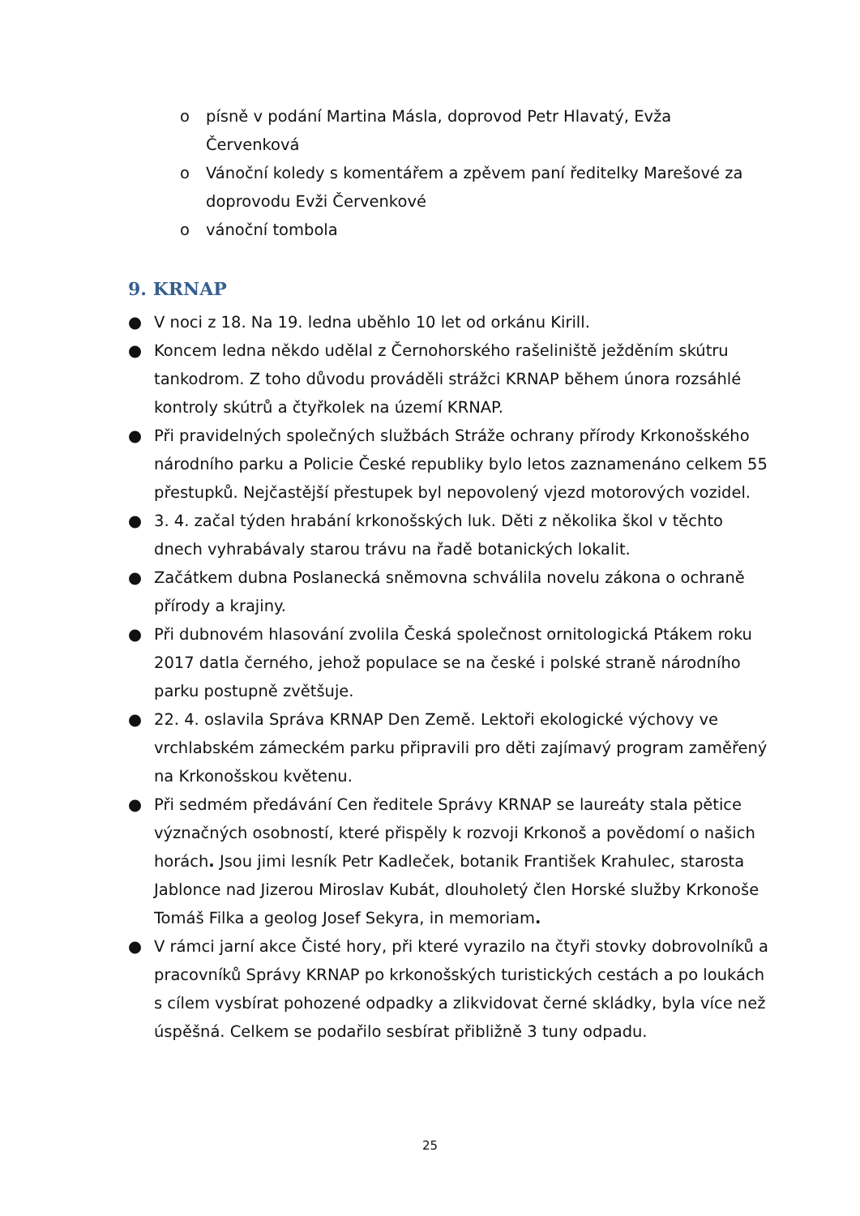o písně v podání Martina Másla, doprovod Petr Hlavatý, Evža Červenková
o Vánoční koledy s komentářem a zpěvem paní ředitelky Marešové za doprovodu Evži Červenkové
o vánoční tombola
9. KRNAP
● V noci z 18. Na 19. ledna uběhlo 10 let od orkánu Kirill.
● Koncem ledna někdo udělal z Černohorského rašeliniště ježděním skútru tankodrom. Z toho důvodu prováděli strážci KRNAP během února rozsáhlé kontroly skútrů a čtyřkolek na území KRNAP.
● Při pravidelných společných službách Stráže ochrany přírody Krkonošského národního parku a Policie České republiky bylo letos zaznamenáno celkem 55 přestupků. Nejčastější přestupek byl nepovolený vjezd motorových vozidel.
● 3. 4. začal týden hrabání krkonošských luk. Děti z několika škol v těchto dnech vyhrabávaly starou trávu na řadě botanických lokalit.
● Začátkem dubna Poslanecká sněmovna schválila novelu zákona o ochraně přírody a krajiny.
● Při dubnovém hlasování zvolila Česká společnost ornitologická Ptákem roku 2017 datla černého, jehož populace se na české i polské straně národního parku postupně zvětšuje.
● 22. 4. oslavila Správa KRNAP Den Země. Lektoři ekologické výchovy ve vrchlabském zámeckém parku připravili pro děti zajímavý program zaměřený na Krkonošskou květenu.
● Při sedmém předávání Cen ředitele Správy KRNAP se laureáty stala pětice význačných osobností, které přispěly k rozvoji Krkonoš a povědomí o našich horách. Jsou jimi lesník Petr Kadleček, botanik František Krahulec, starosta Jablonce nad Jizerou Miroslav Kubát, dlouholetý člen Horské služby Krkonoše Tomáš Filka a geolog Josef Sekyra, in memoriam.
● V rámci jarní akce Čisté hory, při které vyrazilo na čtyři stovky dobrovolníků a pracovníků Správy KRNAP po krkonošských turistických cestách a po loukách s cílem vysbírat pohozené odpadky a zlikvidovat černé skládky, byla více než úspěšná. Celkem se podařilo sesbírat přibližně 3 tuny odpadu.
25